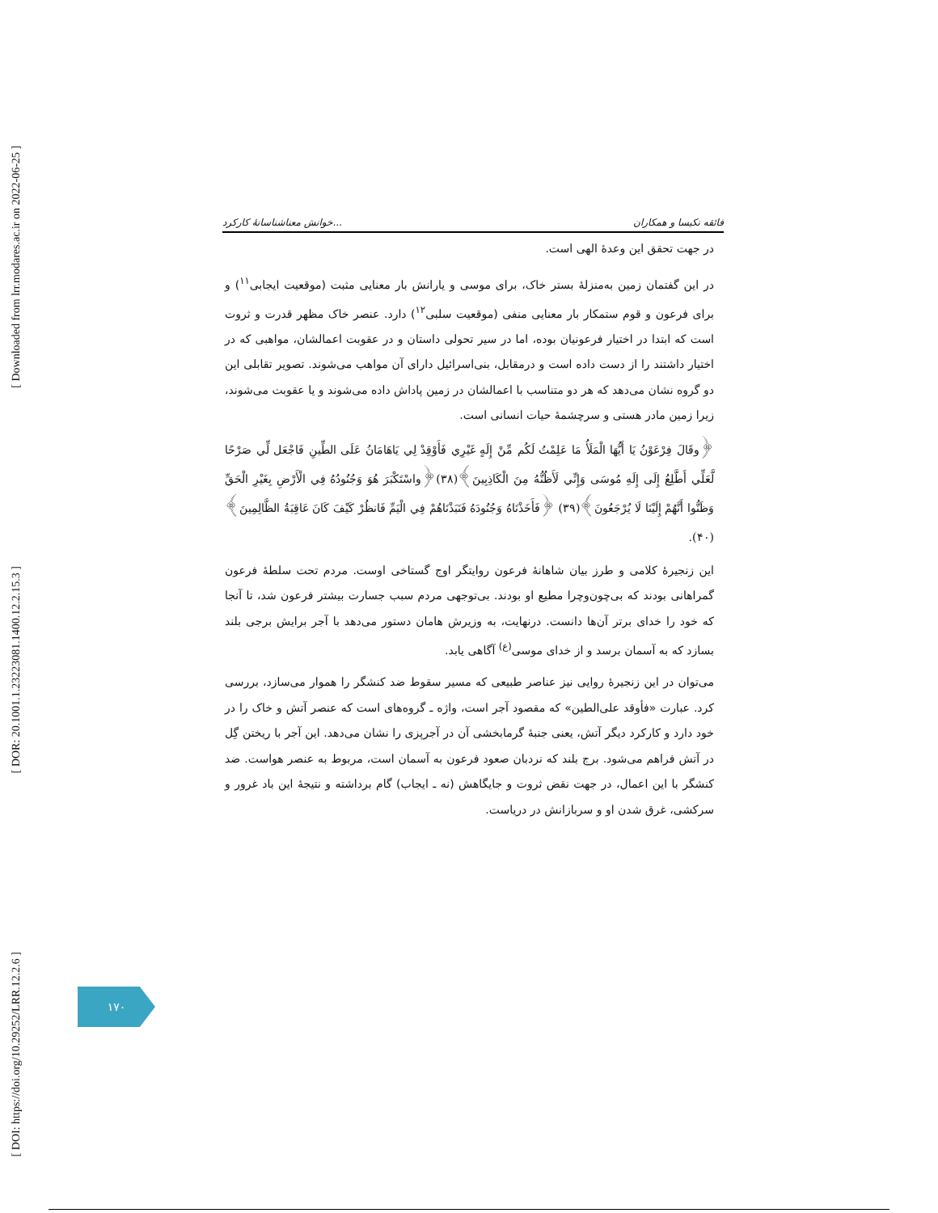[ Downloaded from lrr.modares.ac.ir on 2022-06-25 ]
[ DOR: 20.1001.1.23223081.1400.12.2.15.3 ]
[ DOI: https://doi.org/10.29252/LRR.12.2.6 ]
خوانش معناشناسانهٔ کارکرد... فائقه نکیسا و همکاران
در جهت تحقق این وعدهٔ الهی است.
در این گفتمان زمین به‌منزلهٔ بستر خاک، برای موسی و یارانش بار معنایی مثبت (موقعیت ایجابی<sup>۱۱</sup>) و برای فرعون و قوم ستمکار بار معنایی منفی (موقعیت سلبی<sup>۱۲</sup>) دارد. عنصر خاک مظهر قدرت و ثروت است که ابتدا در اختیار فرعونیان بوده، اما در سیر تحولی داستان و در عقوبت اعمالشان، مواهبی که در اختیار داشتند را از دست داده است و درمقابل، بنی‌اسرائیل دارای آن مواهب می‌شوند. تصویر تقابلی این دو گروه نشان می‌دهد که هر دو متناسب با اعمالشان در زمین پاداش داده می‌شوند و یا عقوبت می‌شوند، زیرا زمین مادر هستی و سرچشمهٔ حیات انسانی است.
﴿وقَالَ فِرْعَوْنُ يَا أَيُّهَا الْمَلَأُ مَا عَلِمْتُ لَكُم مِّنْ إِلَهٍ غَيْرِي فَأَوْقِدْ لِي يَاهَامَانُ عَلَى الطِّينِ فَاجْعَل لِّي صَرْحًا لَّعَلِّي أَطَّلِعُ إِلَى إِلَهِ مُوسَى وَإِنِّي لَأَظُنُّهُ مِنَ الْكَاذِبِينَ﴾(۳۸)﴿واسْتَكْبَرَ هُوَ وَجُنُودُهُ فِي الْأَرْضِ بِغَيْرِ الْحَقِّ وَظَنُّوا أَنَّهُمْ إِلَيْنَا لَا يُرْجَعُونَ﴾(۳۹) ﴿فَأَخَذْنَاهُ وَجُنُودَهُ فَنَبَذْنَاهُمْ فِي الْيَمِّ فَانظُرْ كَيْفَ كَانَ عَاقِبَةُ الظَّالِمِينَ﴾(۴۰).
این زنجیرهٔ کلامی و طرز بیان شاهانهٔ فرعون روایتگر اوج گستاخی اوست. مردم تحت سلطهٔ فرعون گمراهانی بودند که بی‌چون‌وچرا مطیع او بودند. بی‌توجهی مردم سبب جسارت بیشتر فرعون شد، تا آنجا که خود را خدای برتر آن‌ها دانست. درنهایت، به وزیرش هامان دستور می‌دهد با آجر برایش برجی بلند بسازد که به آسمان برسد و از خدای موسی<sup>(ع)</sup> آگاهی یابد.
می‌توان در این زنجیرهٔ روایی نیز عناصر طبیعی که مسیر سقوط ضد کنشگر را هموار می‌سازد، بررسی کرد. عبارت «فأوقد علی‌الطین» که مقصود آجر است، واژه ـ گروه‌های است که عنصر آتش و خاک را در خود دارد و کارکرد دیگر آتش، یعنی جنبهٔ گرمابخشی آن در آجرپزی را نشان می‌دهد. این آجر با ریختن گِل در آتش فراهم می‌شود. برج بلند که نردبان صعود فرعون به آسمان است، مربوط به عنصر هواست. ضد کنشگر با این اعمال، در جهت نقض ثروت و جایگاهش (نه ـ ایجاب) گام برداشته و نتیجهٔ این باد غرور و سرکشی، غرق شدن او و سربازانش در دریاست.
۱۷۰